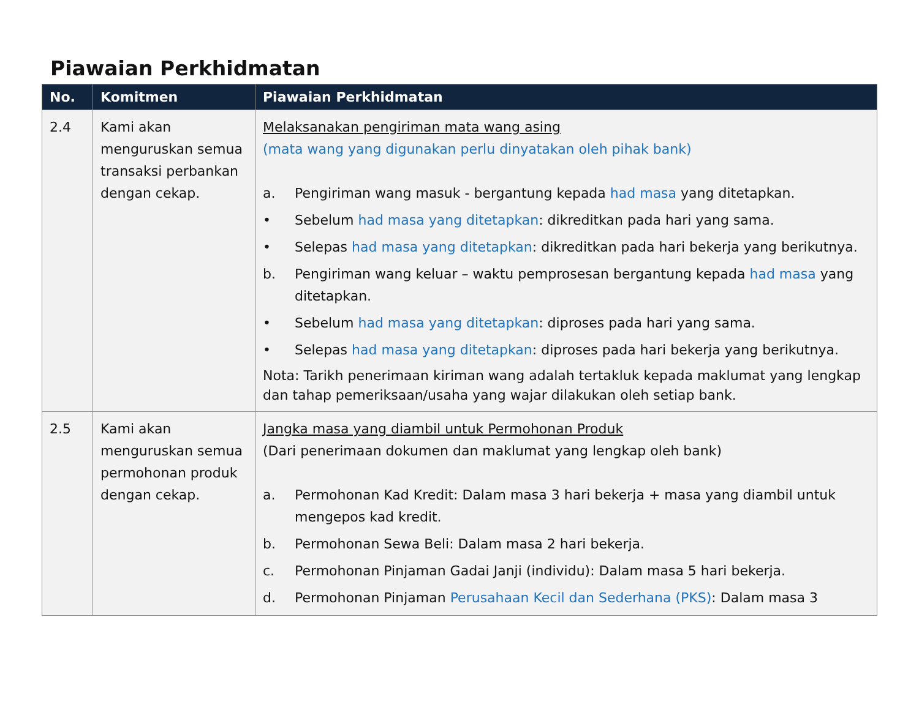Piawaian Perkhidmatan
| No. | Komitmen | Piawaian Perkhidmatan |
| --- | --- | --- |
| 2.4 | Kami akan menguruskan semua transaksi perbankan dengan cekap. | Melaksanakan pengiriman mata wang asing (mata wang yang digunakan perlu dinyatakan oleh pihak bank) a. Pengiriman wang masuk - bergantung kepada had masa yang ditetapkan. • Sebelum had masa yang ditetapkan : dikreditkan pada hari yang sama. • Selepas had masa yang ditetapkan : dikreditkan pada hari bekerja yang berikutnya. b. Pengiriman wang keluar – waktu pemprosesan bergantung kepada had masa yang ditetapkan. • Sebelum had masa yang ditetapkan : diproses pada hari yang sama. • Selepas had masa yang ditetapkan : diproses pada hari bekerja yang berikutnya. Nota: Tarikh penerimaan kiriman wang adalah tertakluk kepada maklumat yang lengkap dan tahap pemeriksaan/usaha yang wajar dilakukan oleh setiap bank. |
| 2.5 | Kami akan menguruskan semua permohonan produk dengan cekap. | Jangka masa yang diambil untuk Permohonan Produk (Dari penerimaan dokumen dan maklumat yang lengkap oleh bank) a. Permohonan Kad Kredit: Dalam masa 3 hari bekerja + masa yang diambil untuk mengepos kad kredit. b. Permohonan Sewa Beli: Dalam masa 2 hari bekerja. c. Permohonan Pinjaman Gadai Janji (individu): Dalam masa 5 hari bekerja. d. Permohonan Pinjaman Perusahaan Kecil dan Sederhana (PKS) : Dalam masa 3 |